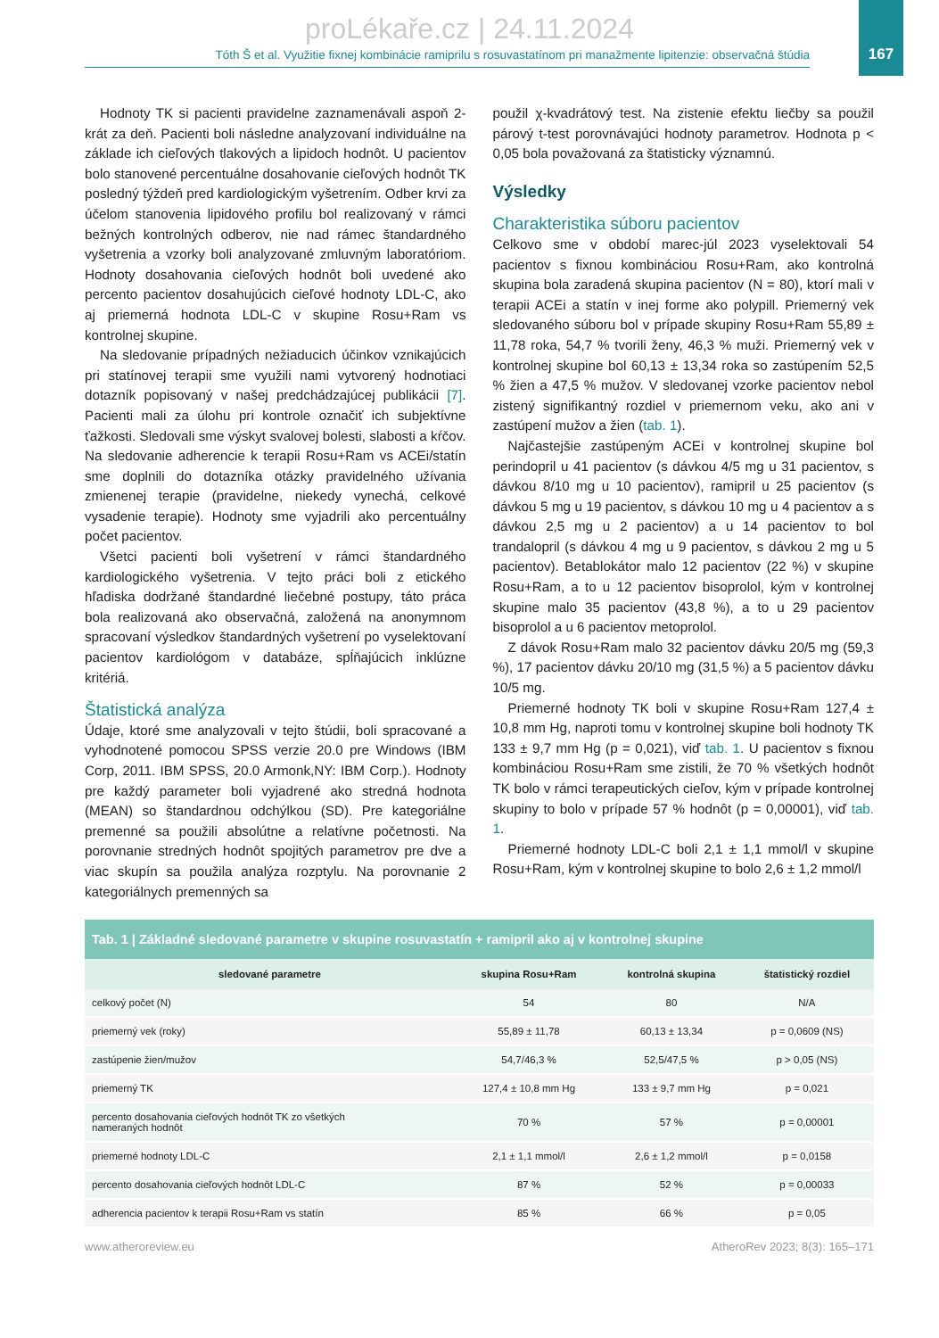proLékaře.cz | 24.11.2024
167
Tóth Š et al. Využitie fixnej kombinácie ramiprilu s rosuvastatínom pri manažmente lipitenzie: observačná štúdia
Hodnoty TK si pacienti pravidelne zaznamenávali aspoň 2-krát za deň. Pacienti boli následne analyzovaní individuálne na základe ich cieľových tlakových a lipidoch hodnôt. U pacientov bolo stanovené percentuálne dosahovanie cieľových hodnôt TK posledný týždeň pred kardiologickým vyšetrením. Odber krvi za účelom stanovenia lipidového profilu bol realizovaný v rámci bežných kontrolných odberov, nie nad rámec štandardného vyšetrenia a vzorky boli analyzované zmluvným laboratóriom. Hodnoty dosahovania cieľových hodnôt boli uvedené ako percento pacientov dosahujúcich cieľové hodnoty LDL-C, ako aj priemerná hodnota LDL-C v skupine Rosu+Ram vs kontrolnej skupine.
Na sledovanie prípadných nežiaducich účinkov vznikajúcich pri statínovej terapii sme využili nami vytvorený hodnotiaci dotazník popisovaný v našej predchádzajúcej publikácii [7]. Pacienti mali za úlohu pri kontrole označiť ich subjektívne ťažkosti. Sledovali sme výskyt svalovej bolesti, slabosti a kŕčov. Na sledovanie adherencie k terapii Rosu+Ram vs ACEi/statín sme doplnili do dotazníka otázky pravidelného užívania zmienenej terapie (pravidelne, niekedy vynechá, celkové vysadenie terapie). Hodnoty sme vyjadrili ako percentuálny počet pacientov.
Všetci pacienti boli vyšetrení v rámci štandardného kardiologického vyšetrenia. V tejto práci boli z etického hľadiska dodržané štandardné liečebné postupy, táto práca bola realizovaná ako observačná, založená na anonymnom spracovaní výsledkov štandardných vyšetrení po vyselektovaní pacientov kardiológom v databáze, spĺňajúcich inklúzne kritériá.
Štatistická analýza
Údaje, ktoré sme analyzovali v tejto štúdii, boli spracované a vyhodnotené pomocou SPSS verzie 20.0 pre Windows (IBM Corp, 2011. IBM SPSS, 20.0 Armonk,NY: IBM Corp.). Hodnoty pre každý parameter boli vyjadrené ako stredná hodnota (MEAN) so štandardnou odchýlkou (SD). Pre kategoriálne premenné sa použili absolútne a relatívne početnosti. Na porovnanie stredných hodnôt spojitých parametrov pre dve a viac skupín sa použila analýza rozptylu. Na porovnanie 2 kategoriálnych premenných sa
použil χ-kvadrátový test. Na zistenie efektu liečby sa použil párový t-test porovnávajúci hodnoty parametrov. Hodnota p < 0,05 bola považovaná za štatisticky významnú.
Výsledky
Charakteristika súboru pacientov
Celkovo sme v období marec-júl 2023 vyselektovali 54 pacientov s fixnou kombináciou Rosu+Ram, ako kontrolná skupina bola zaradená skupina pacientov (N = 80), ktorí mali v terapii ACEi a statín v inej forme ako polypill. Priemerný vek sledovaného súboru bol v prípade skupiny Rosu+Ram 55,89 ± 11,78 roka, 54,7 % tvorili ženy, 46,3 % muži. Priemerný vek v kontrolnej skupine bol 60,13 ± 13,34 roka so zastúpením 52,5 % žien a 47,5 % mužov. V sledovanej vzorke pacientov nebol zistený signifikantný rozdiel v priemernom veku, ako ani v zastúpení mužov a žien (tab. 1).
Najčastejšie zastúpeným ACEi v kontrolnej skupine bol perindopril u 41 pacientov (s dávkou 4/5 mg u 31 pacientov, s dávkou 8/10 mg u 10 pacientov), ramipril u 25 pacientov (s dávkou 5 mg u 19 pacientov, s dávkou 10 mg u 4 pacientov a s dávkou 2,5 mg u 2 pacientov) a u 14 pacientov to bol trandalopril (s dávkou 4 mg u 9 pacientov, s dávkou 2 mg u 5 pacientov). Betablokátor malo 12 pacientov (22 %) v skupine Rosu+Ram, a to u 12 pacientov bisoprolol, kým v kontrolnej skupine malo 35 pacientov (43,8 %), a to u 29 pacientov bisoprolol a u 6 pacientov metoprolol.
Z dávok Rosu+Ram malo 32 pacientov dávku 20/5 mg (59,3 %), 17 pacientov dávku 20/10 mg (31,5 %) a 5 pacientov dávku 10/5 mg.
Priemerné hodnoty TK boli v skupine Rosu+Ram 127,4 ± 10,8 mm Hg, naproti tomu v kontrolnej skupine boli hodnoty TK 133 ± 9,7 mm Hg (p = 0,021), viď tab. 1. U pacientov s fixnou kombináciou Rosu+Ram sme zistili, že 70 % všetkých hodnôt TK bolo v rámci terapeutických cieľov, kým v prípade kontrolnej skupiny to bolo v prípade 57 % hodnôt (p = 0,00001), viď tab. 1.
Priemerné hodnoty LDL-C boli 2,1 ± 1,1 mmol/l v skupine Rosu+Ram, kým v kontrolnej skupine to bolo 2,6 ± 1,2 mmol/l
Tab. 1 | Základné sledované parametre v skupine rosuvastatín + ramipril ako aj v kontrolnej skupine
| sledované parametre | skupina Rosu+Ram | kontrolná skupina | štatistický rozdiel |
| --- | --- | --- | --- |
| celkový počet (N) | 54 | 80 | N/A |
| priemerný vek (roky) | 55,89 ± 11,78 | 60,13 ± 13,34 | p = 0,0609 (NS) |
| zastúpenie žien/mužov | 54,7/46,3 % | 52,5/47,5 % | p > 0,05 (NS) |
| priemerný TK | 127,4 ± 10,8 mm Hg | 133 ± 9,7 mm Hg | p = 0,021 |
| percento dosahovania cieľových hodnôt TK zo všetkých nameraných hodnôt | 70 % | 57 % | p = 0,00001 |
| priemerné hodnoty LDL-C | 2,1 ± 1,1 mmol/l | 2,6 ± 1,2 mmol/l | p = 0,0158 |
| percento dosahovania cieľových hodnôt LDL-C | 87 % | 52 % | p = 0,00033 |
| adherencia pacientov k terapii Rosu+Ram vs statín | 85 % | 66 % | p = 0,05 |
www.atheroreview.eu AtheroRev 2023; 8(3): 165–171